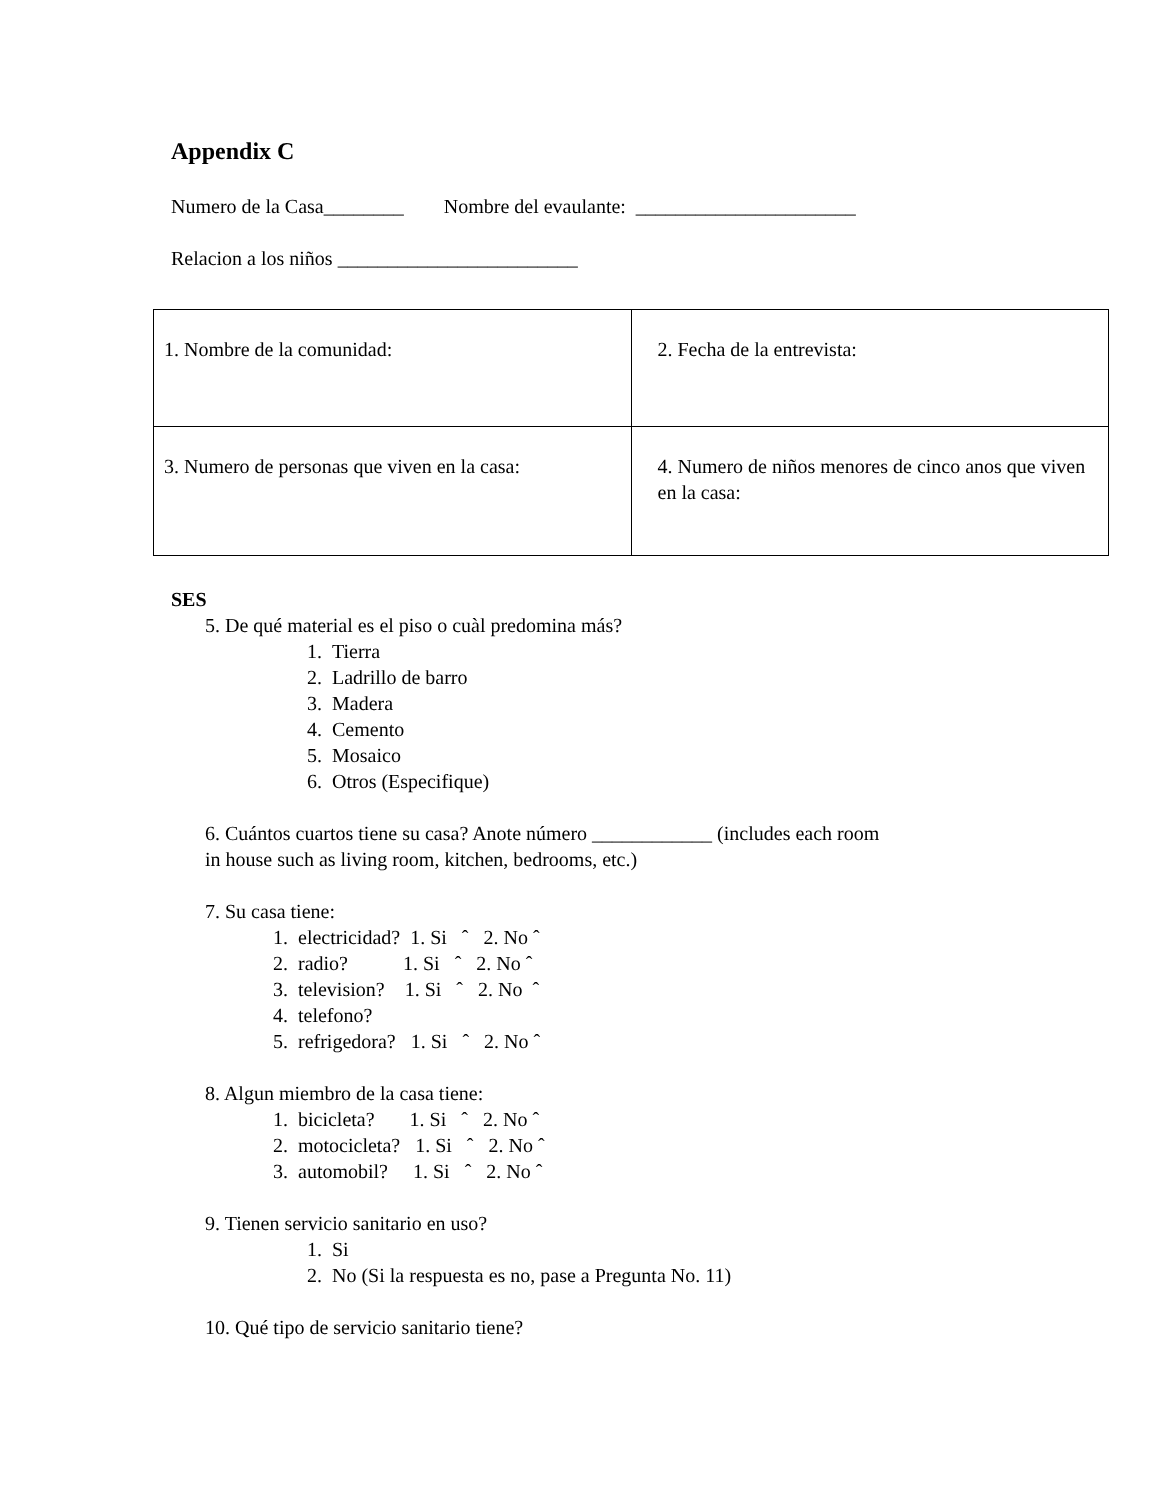Appendix C
Numero de la Casa________ Nombre del evaulante: ______________________
Relacion a los niños ________________________
| 1. Nombre de la comunidad: | 2. Fecha de la entrevista: |
| 3. Numero de personas que viven en la casa: | 4. Numero de niños menores de cinco anos que viven en la casa: |
SES
5. De qué material es el piso o cuàl predomina más?
1. Tierra
2. Ladrillo de barro
3. Madera
4. Cemento
5. Mosaico
6. Otros (Especifique)
6. Cuántos cuartos tiene su casa? Anote número ____________ (includes each room
in house such as living room, kitchen, bedrooms, etc.)
7. Su casa tiene:
1. electricidad? 1. Si ˆ 2. No ˆ
2. radio? 1. Si ˆ 2. No ˆ
3. television? 1. Si ˆ 2. No ˆ
4. telefono?
5. refrigedora? 1. Si ˆ 2. No ˆ
8. Algun miembro de la casa tiene:
1. bicicleta? 1. Si ˆ 2. No ˆ
2. motocicleta? 1. Si ˆ 2. No ˆ
3. automobil? 1. Si ˆ 2. No ˆ
9. Tienen servicio sanitario en uso?
1. Si
2. No (Si la respuesta es no, pase a Pregunta No. 11)
10. Qué tipo de servicio sanitario tiene?